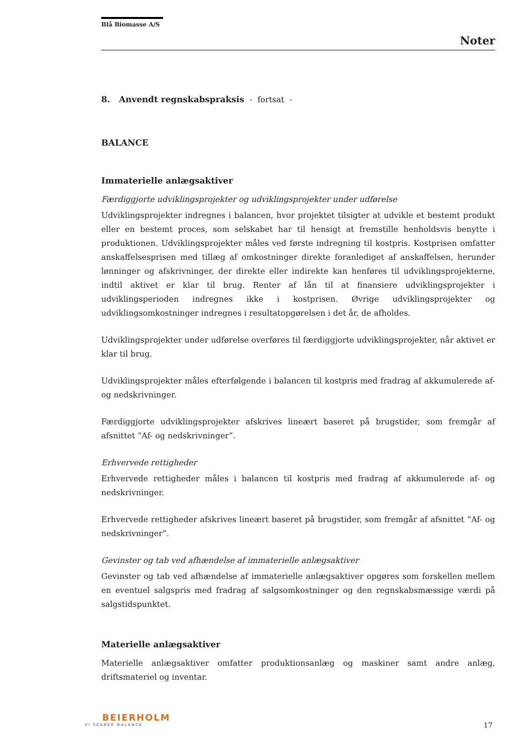Blå Biomasse A/S
Noter
8. Anvendt regnskabspraksis - fortsat -
BALANCE
Immaterielle anlægsaktiver
Færdiggjorte udviklingsprojekter og udviklingsprojekter under udførelse
Udviklingsprojekter indregnes i balancen, hvor projektet tilsigter at udvikle et bestemt produkt eller en bestemt proces, som selskabet har til hensigt at fremstille henholdsvis benytte i produktionen. Udviklingsprojekter måles ved første indregning til kostpris. Kostprisen omfatter anskaffelsesprisen med tillæg af omkostninger direkte foranlediget af anskaffelsen, herunder lønninger og afskrivninger, der direkte eller indirekte kan henføres til udviklingsprojekterne, indtil aktivet er klar til brug. Renter af lån til at finansiere udviklingsprojekter i udviklingsperioden indregnes ikke i kostprisen. Øvrige udviklingsprojekter og udviklingsomkostninger indregnes i resultatopgørelsen i det år, de afholdes.
Udviklingsprojekter under udførelse overføres til færdiggjorte udviklingsprojekter, når aktivet er klar til brug.
Udviklingsprojekter måles efterfølgende i balancen til kostpris med fradrag af akkumulerede af- og nedskrivninger.
Færdiggjorte udviklingsprojekter afskrives lineært baseret på brugstider, som fremgår af afsnittet ”Af- og nedskrivninger”.
Erhvervede rettigheder
Erhvervede rettigheder måles i balancen til kostpris med fradrag af akkumulerede af- og nedskrivninger.
Erhvervede rettigheder afskrives lineært baseret på brugstider, som fremgår af afsnittet ”Af- og nedskrivninger”.
Gevinster og tab ved afhændelse af immaterielle anlægsaktiver
Gevinster og tab ved afhændelse af immaterielle anlægsaktiver opgøres som forskellen mellem en eventuel salgspris med fradrag af salgsomkostninger og den regnskabsmæssige værdi på salgstidspunktet.
Materielle anlægsaktiver
Materielle anlægsaktiver omfatter produktionsanlæg og maskiner samt andre anlæg, driftsmateriel og inventar.
BEIERHOLM
VI SKABER BALANCE
17